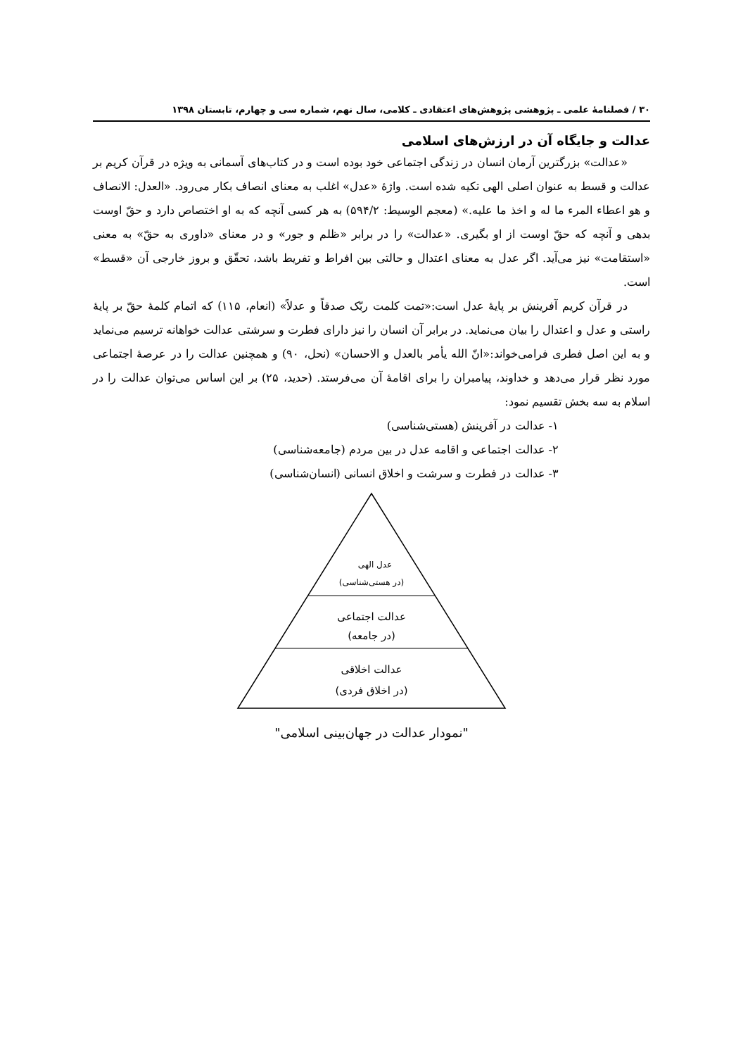۳۰ / فصلنامهٔ علمی ـ پژوهشی پژوهش‌های اعتقادی ـ کلامی، سال نهم، شماره سی و چهارم، تابستان ۱۳۹۸
عدالت و جایگاه آن در ارزش‌های اسلامی
«عدالت» بزرگترین آرمان انسان در زندگی اجتماعی خود بوده است و در کتاب‌های آسمانی به ویژه در قرآن کریم بر عدالت و قسط به عنوان اصلی الهی تکیه شده است. واژهٔ «عدل» اغلب به معنای انصاف بکار می‌رود. «العدل: الانصاف و هو اعطاء المرء ما له و اخذ ما علیه.» (معجم الوسیط: ۵۹۴/۲) به هر کسی آنچه که به او اختصاص دارد و حقّ اوست بدهی و آنچه که حقّ اوست از او بگیری. «عدالت» را در برابر «ظلم و جور» و در معنای «داوری به حقّ» به معنی «استقامت» نیز می‌آید. اگر عدل به معنای اعتدال و حالتی بین افراط و تفریط باشد، تحقّق و بروز خارجی آن «قسط» است.
در قرآن کریم آفرینش بر پایهٔ عدل است:«تمت کلمت ربّک صدقاً و عدلاً» (انعام، ۱۱۵) که اتمام کلمهٔ حقّ بر پایهٔ راستی و عدل و اعتدال را بیان می‌نماید. در برابر آن انسان را نیز دارای فطرت و سرشتی عدالت خواهانه ترسیم می‌نماید و به این اصل فطری فرامی‌خواند:«انّ الله یأمر بالعدل و الاحسان» (نحل، ۹۰) و همچنین عدالت را در عرصهٔ اجتماعی مورد نظر قرار می‌دهد و خداوند، پیامبران را برای اقامهٔ آن می‌فرستد. (حدید، ۲۵) بر این اساس می‌توان عدالت را در اسلام به سه بخش تقسیم نمود:
۱- عدالت در آفرینش (هستی‌شناسی)
۲- عدالت اجتماعی و اقامه عدل در بین مردم (جامعه‌شناسی)
۳- عدالت در فطرت و سرشت و اخلاق انسانی (انسان‌شناسی)
عدل الهی
(در هستی‌شناسی)
عدالت اجتماعی
(در جامعه)
عدالت اخلاقی
(در اخلاق فردی)
"نمودار عدالت در جهان‌بینی اسلامی"